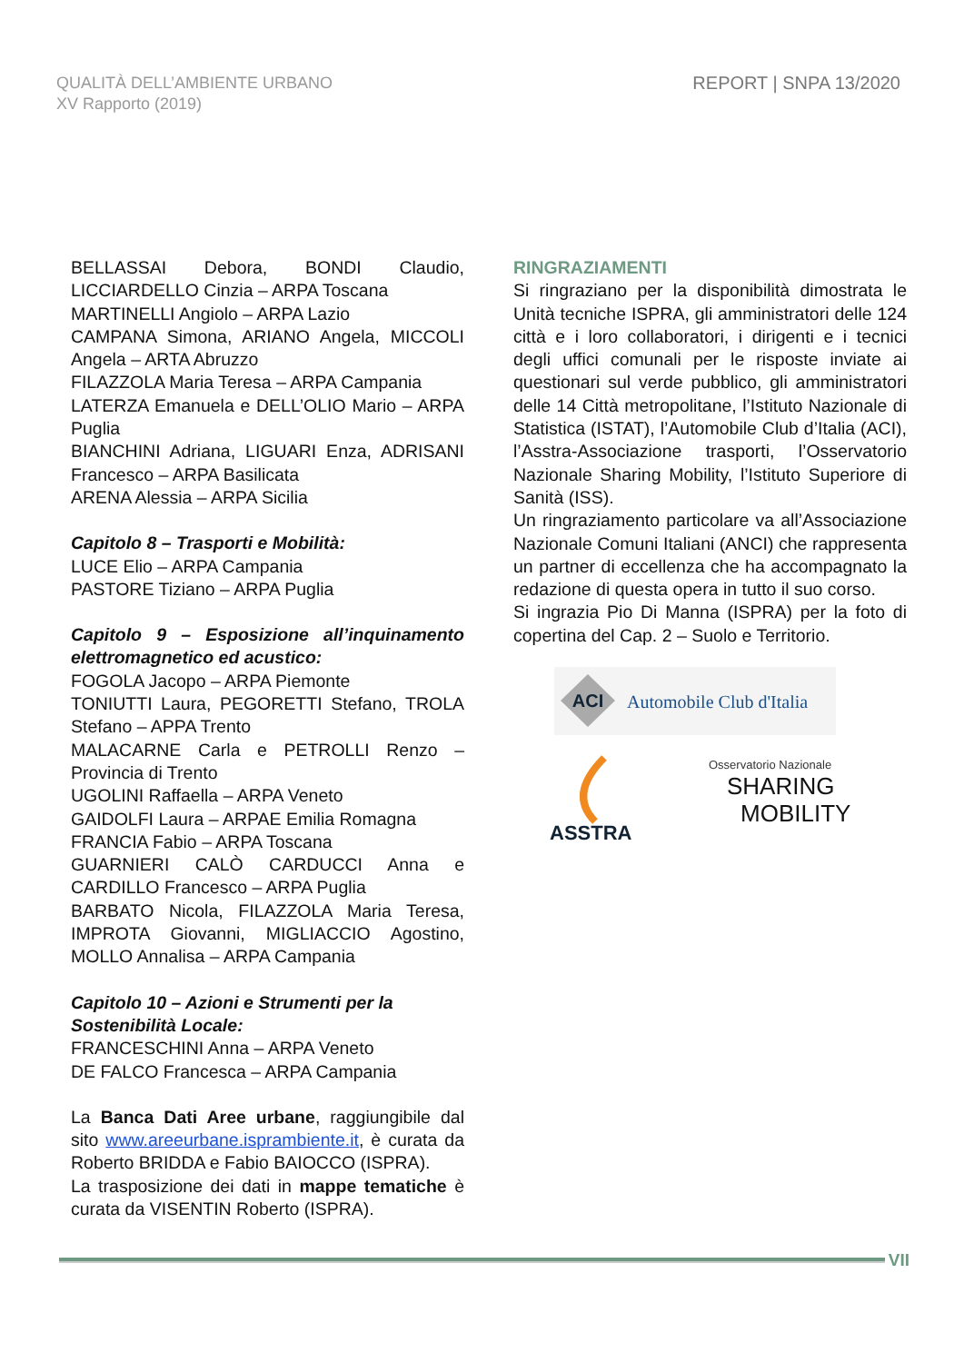QUALITÀ DELL’AMBIENTE URBANO
XV Rapporto (2019)
REPORT | SNPA 13/2020
BELLASSAI Debora, BONDI Claudio, LICCIARDELLO Cinzia – ARPA Toscana
MARTINELLI Angiolo – ARPA Lazio
CAMPANA Simona, ARIANO Angela, MICCOLI Angela – ARTA Abruzzo
FILAZZOLA Maria Teresa – ARPA Campania
LATERZA Emanuela e DELL’OLIO Mario – ARPA Puglia
BIANCHINI Adriana, LIGUARI Enza, ADRISANI Francesco – ARPA Basilicata
ARENA Alessia – ARPA Sicilia
Capitolo 8 – Trasporti e Mobilità:
LUCE Elio – ARPA Campania
PASTORE Tiziano – ARPA Puglia
Capitolo 9 – Esposizione all’inquinamento elettromagnetico ed acustico:
FOGOLA Jacopo – ARPA Piemonte
TONIUTTI Laura, PEGORETTI Stefano, TROLA Stefano – APPA Trento
MALACARNE Carla e PETROLLI Renzo – Provincia di Trento
UGOLINI Raffaella – ARPA Veneto
GAIDOLFI Laura – ARPAE Emilia Romagna
FRANCIA Fabio – ARPA Toscana
GUARNIERI CALÒ CARDUCCI Anna e CARDILLO Francesco – ARPA Puglia
BARBATO Nicola, FILAZZOLA Maria Teresa, IMPROTA Giovanni, MIGLIACCIO Agostino, MOLLO Annalisa – ARPA Campania
Capitolo 10 – Azioni e Strumenti per la
Sostenibilità Locale:
FRANCESCHINI Anna – ARPA Veneto
DE FALCO Francesca – ARPA Campania
La Banca Dati Aree urbane, raggiungibile dal sito www.areeurbane.isprambiente.it, è curata da Roberto BRIDDA e Fabio BAIOCCO (ISPRA).
La trasposizione dei dati in mappe tematiche è curata da VISENTIN Roberto (ISPRA).
RINGRAZIAMENTI
Si ringraziano per la disponibilità dimostrata le Unità tecniche ISPRA, gli amministratori delle 124 città e i loro collaboratori, i dirigenti e i tecnici degli uffici comunali per le risposte inviate ai questionari sul verde pubblico, gli amministratori delle 14 Città metropolitane, l’Istituto Nazionale di Statistica (ISTAT), l’Automobile Club d’Italia (ACI), l’Asstra-Associazione trasporti, l’Osservatorio Nazionale Sharing Mobility, l’Istituto Superiore di Sanità (ISS).
Un ringraziamento particolare va all’Associazione Nazionale Comuni Italiani (ANCI) che rappresenta un partner di eccellenza che ha accompagnato la redazione di questa opera in tutto il suo corso.
Si ingrazia Pio Di Manna (ISPRA) per la foto di copertina del Cap. 2 – Suolo e Territorio.
ACI
Automobile Club d'Italia
ASSTRA
Osservatorio Nazionale
SHARING
MOBILITY
VII